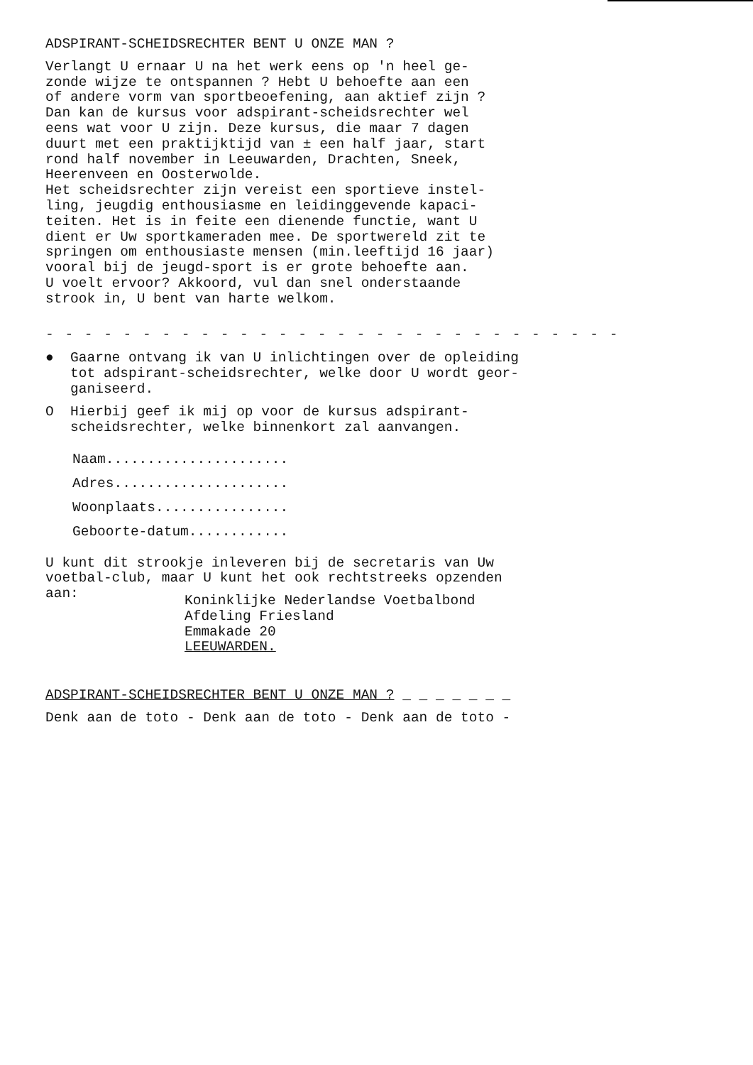ADSPIRANT-SCHEIDSRECHTER BENT U ONZE MAN ?
Verlangt U ernaar U na het werk eens op 'n heel ge- zonde wijze te ontspannen ? Hebt U behoefte aan een of andere vorm van sportbeoefening, aan aktief zijn ? Dan kan de kursus voor adspirant-scheidsrechter wel eens wat voor U zijn. Deze kursus, die maar 7 dagen duurt met een praktijktijd van ± een half jaar, start rond half november in Leeuwarden, Drachten, Sneek, Heerenveen en Oosterwolde. Het scheidsrechter zijn vereist een sportieve instel- ling, jeugdig enthousiasme en leidinggevende kapaci- teiten. Het is in feite een dienende functie, want U dient er Uw sportkameraden mee. De sportwereld zit te springen om enthousiaste mensen (min.leeftijd 16 jaar) vooral bij de jeugd-sport is er grote behoefte aan. U voelt ervoor? Akkoord, vul dan snel onderstaande strook in, U bent van harte welkom.
- - - - - - - - - - - - - - - - - - - - - - - - - - - - - -
● Gaarne ontvang ik van U inlichtingen over de opleiding tot adspirant-scheidsrechter, welke door U wordt geor- ganiseerd.
O Hierbij geef ik mij op voor de kursus adspirant- scheidsrechter, welke binnenkort zal aanvangen.
Naam......................
Adres.....................
Woonplaats................
Geboorte-datum............
U kunt dit strookje inleveren bij de secretaris van Uw voetbal-club, maar U kunt het ook rechtstreeks opzenden aan:
Koninklijke Nederlandse Voetbalbond Afdeling Friesland Emmakade 20 LEEUWARDEN.
ADSPIRANT-SCHEIDSRECHTER BENT U ONZE MAN ? _ _ _ _ _ _ _
Denk aan de toto - Denk aan de toto - Denk aan de toto -